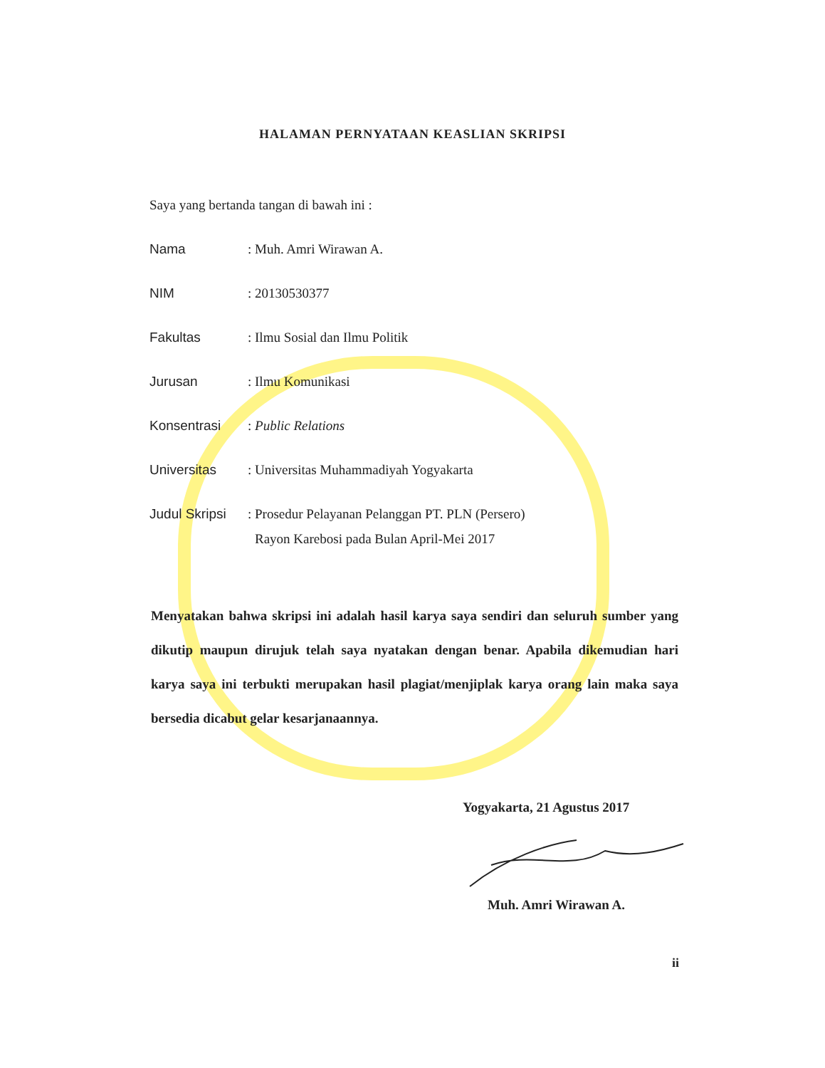HALAMAN PERNYATAAN KEASLIAN SKRIPSI
Saya yang bertanda tangan di bawah ini :
Nama : Muh. Amri Wirawan A.
NIM : 20130530377
Fakultas : Ilmu Sosial dan Ilmu Politik
Jurusan : Ilmu Komunikasi
Konsentrasi : Public Relations
Universitas : Universitas Muhammadiyah Yogyakarta
Judul Skripsi
: Prosedur Pelayanan Pelanggan PT. PLN (Persero)
Rayon Karebosi pada Bulan April-Mei 2017
Menyatakan bahwa skripsi ini adalah hasil karya saya sendiri dan seluruh sumber yang dikutip maupun dirujuk telah saya nyatakan dengan benar. Apabila dikemudian hari karya saya ini terbukti merupakan hasil plagiat/menjiplak karya orang lain maka saya bersedia dicabut gelar kesarjanaannya.
Yogyakarta, 21 Agustus 2017
Muh. Amri Wirawan A.
ii